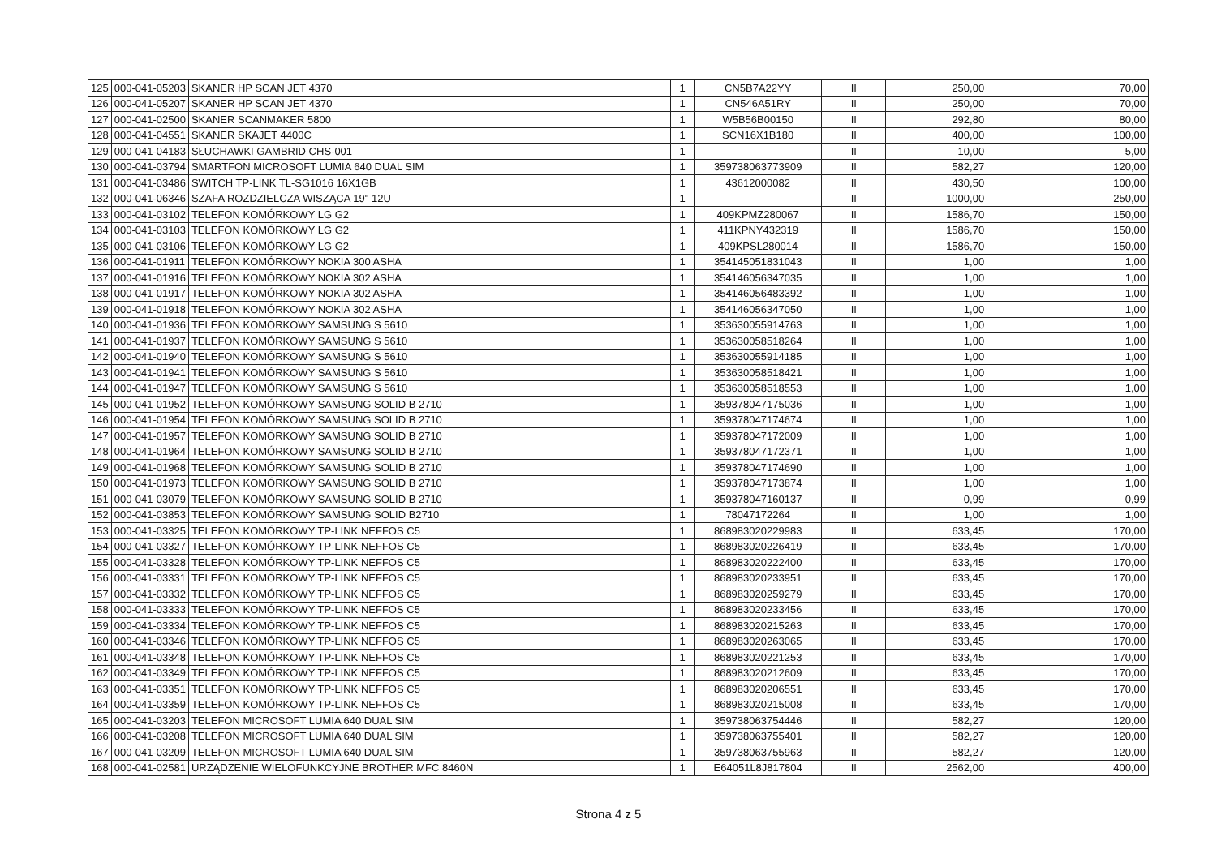| 125 | 000-041-05203 | SKANER HP SCAN JET 4370 | 1 | CN5B7A22YY | II | 250,00 | 70,00 |
| 126 | 000-041-05207 | SKANER HP SCAN JET 4370 | 1 | CN546A51RY | II | 250,00 | 70,00 |
| 127 | 000-041-02500 | SKANER SCANMAKER 5800 | 1 | W5B56B00150 | II | 292,80 | 80,00 |
| 128 | 000-041-04551 | SKANER SKAJET 4400C | 1 | SCN16X1B180 | II | 400,00 | 100,00 |
| 129 | 000-041-04183 | SŁUCHAWKI GAMBRID CHS-001 | 1 | | II | 10,00 | 5,00 |
| 130 | 000-041-03794 | SMARTFON MICROSOFT LUMIA 640 DUAL SIM | 1 | 359738063773909 | II | 582,27 | 120,00 |
| 131 | 000-041-03486 | SWITCH TP-LINK TL-SG1016 16X1GB | 1 | 43612000082 | II | 430,50 | 100,00 |
| 132 | 000-041-06346 | SZAFA ROZDZIELCZA WISZĄCA 19" 12U | 1 | | II | 1000,00 | 250,00 |
| 133 | 000-041-03102 | TELEFON KOMÓRKOWY LG G2 | 1 | 409KPMZ280067 | II | 1586,70 | 150,00 |
| 134 | 000-041-03103 | TELEFON KOMÓRKOWY LG G2 | 1 | 411KPNY432319 | II | 1586,70 | 150,00 |
| 135 | 000-041-03106 | TELEFON KOMÓRKOWY LG G2 | 1 | 409KPSL280014 | II | 1586,70 | 150,00 |
| 136 | 000-041-01911 | TELEFON KOMÓRKOWY NOKIA 300 ASHA | 1 | 354145051831043 | II | 1,00 | 1,00 |
| 137 | 000-041-01916 | TELEFON KOMÓRKOWY NOKIA 302 ASHA | 1 | 354146056347035 | II | 1,00 | 1,00 |
| 138 | 000-041-01917 | TELEFON KOMÓRKOWY NOKIA 302 ASHA | 1 | 354146056483392 | II | 1,00 | 1,00 |
| 139 | 000-041-01918 | TELEFON KOMÓRKOWY NOKIA 302 ASHA | 1 | 354146056347050 | II | 1,00 | 1,00 |
| 140 | 000-041-01936 | TELEFON KOMÓRKOWY SAMSUNG S 5610 | 1 | 353630055914763 | II | 1,00 | 1,00 |
| 141 | 000-041-01937 | TELEFON KOMÓRKOWY SAMSUNG S 5610 | 1 | 353630058518264 | II | 1,00 | 1,00 |
| 142 | 000-041-01940 | TELEFON KOMÓRKOWY SAMSUNG S 5610 | 1 | 353630055914185 | II | 1,00 | 1,00 |
| 143 | 000-041-01941 | TELEFON KOMÓRKOWY SAMSUNG S 5610 | 1 | 353630058518421 | II | 1,00 | 1,00 |
| 144 | 000-041-01947 | TELEFON KOMÓRKOWY SAMSUNG S 5610 | 1 | 353630058518553 | II | 1,00 | 1,00 |
| 145 | 000-041-01952 | TELEFON KOMÓRKOWY SAMSUNG SOLID B 2710 | 1 | 359378047175036 | II | 1,00 | 1,00 |
| 146 | 000-041-01954 | TELEFON KOMÓRKOWY SAMSUNG SOLID B 2710 | 1 | 359378047174674 | II | 1,00 | 1,00 |
| 147 | 000-041-01957 | TELEFON KOMÓRKOWY SAMSUNG SOLID B 2710 | 1 | 359378047172009 | II | 1,00 | 1,00 |
| 148 | 000-041-01964 | TELEFON KOMÓRKOWY SAMSUNG SOLID B 2710 | 1 | 359378047172371 | II | 1,00 | 1,00 |
| 149 | 000-041-01968 | TELEFON KOMÓRKOWY SAMSUNG SOLID B 2710 | 1 | 359378047174690 | II | 1,00 | 1,00 |
| 150 | 000-041-01973 | TELEFON KOMÓRKOWY SAMSUNG SOLID B 2710 | 1 | 359378047173874 | II | 1,00 | 1,00 |
| 151 | 000-041-03079 | TELEFON KOMÓRKOWY SAMSUNG SOLID B 2710 | 1 | 359378047160137 | II | 0,99 | 0,99 |
| 152 | 000-041-03853 | TELEFON KOMÓRKOWY SAMSUNG SOLID B2710 | 1 | 78047172264 | II | 1,00 | 1,00 |
| 153 | 000-041-03325 | TELEFON KOMÓRKOWY TP-LINK NEFFOS C5 | 1 | 868983020229983 | II | 633,45 | 170,00 |
| 154 | 000-041-03327 | TELEFON KOMÓRKOWY TP-LINK NEFFOS C5 | 1 | 868983020226419 | II | 633,45 | 170,00 |
| 155 | 000-041-03328 | TELEFON KOMÓRKOWY TP-LINK NEFFOS C5 | 1 | 868983020222400 | II | 633,45 | 170,00 |
| 156 | 000-041-03331 | TELEFON KOMÓRKOWY TP-LINK NEFFOS C5 | 1 | 868983020233951 | II | 633,45 | 170,00 |
| 157 | 000-041-03332 | TELEFON KOMÓRKOWY TP-LINK NEFFOS C5 | 1 | 868983020259279 | II | 633,45 | 170,00 |
| 158 | 000-041-03333 | TELEFON KOMÓRKOWY TP-LINK NEFFOS C5 | 1 | 868983020233456 | II | 633,45 | 170,00 |
| 159 | 000-041-03334 | TELEFON KOMÓRKOWY TP-LINK NEFFOS C5 | 1 | 868983020215263 | II | 633,45 | 170,00 |
| 160 | 000-041-03346 | TELEFON KOMÓRKOWY TP-LINK NEFFOS C5 | 1 | 868983020263065 | II | 633,45 | 170,00 |
| 161 | 000-041-03348 | TELEFON KOMÓRKOWY TP-LINK NEFFOS C5 | 1 | 868983020221253 | II | 633,45 | 170,00 |
| 162 | 000-041-03349 | TELEFON KOMÓRKOWY TP-LINK NEFFOS C5 | 1 | 868983020212609 | II | 633,45 | 170,00 |
| 163 | 000-041-03351 | TELEFON KOMÓRKOWY TP-LINK NEFFOS C5 | 1 | 868983020206551 | II | 633,45 | 170,00 |
| 164 | 000-041-03359 | TELEFON KOMÓRKOWY TP-LINK NEFFOS C5 | 1 | 868983020215008 | II | 633,45 | 170,00 |
| 165 | 000-041-03203 | TELEFON MICROSOFT LUMIA 640 DUAL SIM | 1 | 359738063754446 | II | 582,27 | 120,00 |
| 166 | 000-041-03208 | TELEFON MICROSOFT LUMIA 640 DUAL SIM | 1 | 359738063755401 | II | 582,27 | 120,00 |
| 167 | 000-041-03209 | TELEFON MICROSOFT LUMIA 640 DUAL SIM | 1 | 359738063755963 | II | 582,27 | 120,00 |
| 168 | 000-041-02581 | URZĄDZENIE WIELOFUNKCYJNE BROTHER MFC 8460N | 1 | E64051L8J817804 | II | 2562,00 | 400,00 |
Strona 4 z 5